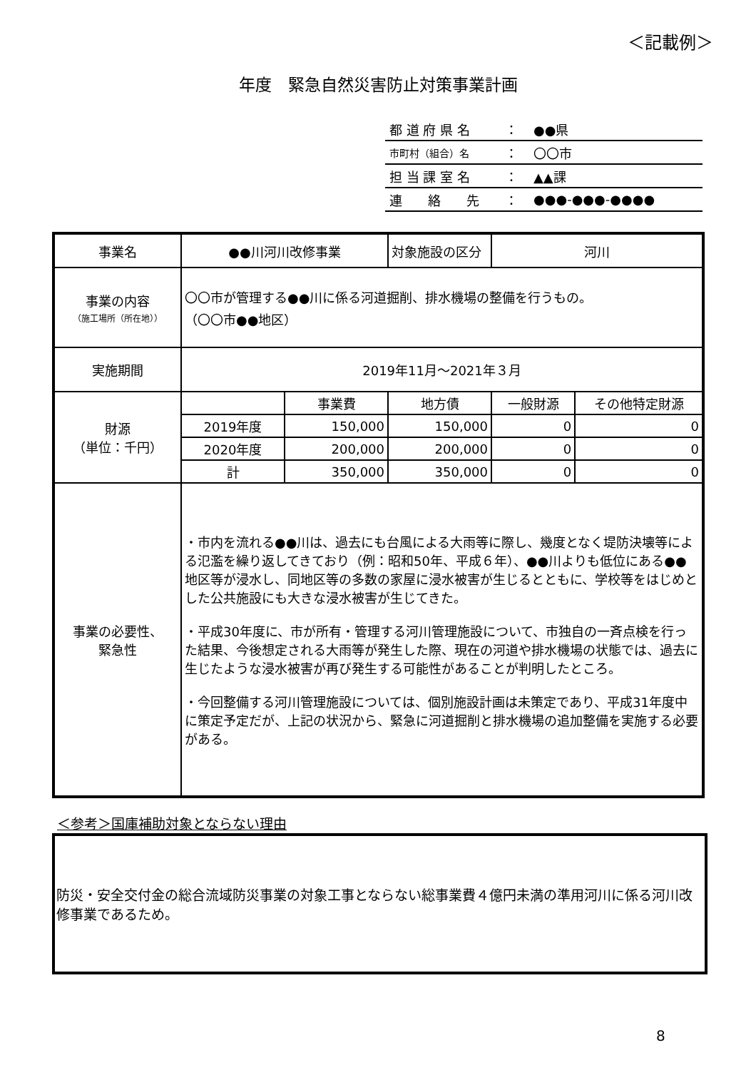＜記載例＞
年度　緊急自然災害防止対策事業計画
| 都 道 府 県 名 | ： | ●●県 |
| 市町村（組合）名 | ： | 〇〇市 |
| 担 当 課 室 名 | ： | ▲▲課 |
| 連 絡 先 | ： | ●●●-●●●-●●●● |
| 事業名 | ●●川河川改修事業 | | 対象施設の区分 | 河川 | |
| 事業の内容 （施工場所（所在地）） | 〇〇市が管理する●●川に係る河道掘削、排水機場の整備を行うもの。 （〇〇市●●地区） | | | | |
| 実施期間 | 2019年11月～2021年３月 | | | | |
| 財源 （単位：千円） | | 事業費 | 地方債 | 一般財源 | その他特定財源 |
| | 2019年度 | 150,000 | 150,000 | 0 | 0 |
| | 2020年度 | 200,000 | 200,000 | 0 | 0 |
| | 計 | 350,000 | 350,000 | 0 | 0 |
| 事業の必要性、 緊急性 | ・市内を流れる●●川は、過去にも台風による大雨等に際し、幾度となく堤防決壊等による氾濫を繰り返してきており（例：昭和50年、平成６年）、●●川よりも低位にある●●地区等が浸水し、同地区等の多数の家屋に浸水被害が生じるとともに、学校等をはじめとした公共施設にも大きな浸水被害が生じてきた。 ・平成30年度に、市が所有・管理する河川管理施設について、市独自の一斉点検を行った結果、今後想定される大雨等が発生した際、現在の河道や排水機場の状態では、過去に生じたような浸水被害が再び発生する可能性があることが判明したところ。 ・今回整備する河川管理施設については、個別施設計画は未策定であり、平成31年度中に策定予定だが、上記の状況から、緊急に河道掘削と排水機場の追加整備を実施する必要がある。 | | | | |
＜参考＞国庫補助対象とならない理由
防災・安全交付金の総合流域防災事業の対象工事とならない総事業費４億円未満の準用河川に係る河川改修事業であるため。
8